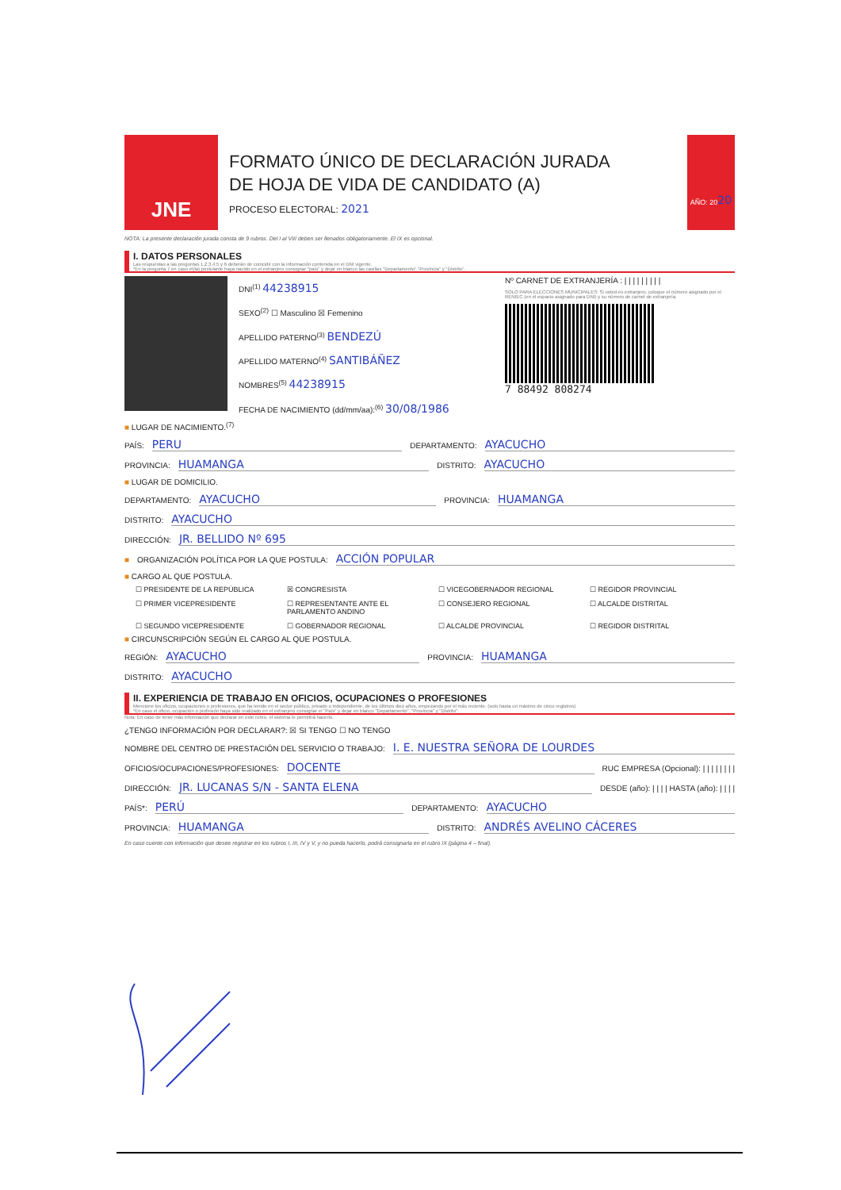JNE
FORMATO ÚNICO DE DECLARACIÓN JURADA
DE HOJA DE VIDA DE CANDIDATO (A)
PROCESO ELECTORAL: 2021
AÑO: 20 20
NOTA: La presente declaración jurada consta de 9 rubros. Del I al VIII deben ser llenados obligatoriamente. El IX es opcional.
I. DATOS PERSONALES
Las respuestas a las preguntas 1,2,3,4,5 y 6 deberán de coincidir con la información contenida en el DNI vigente.
*En la pregunta 7 en caso el(la) postulante haya nacido en el extranjero consignar "país" y dejar en blanco las casillas "Departamento" "Provincia" y "Distrito".
DNI<sup>(1)</sup> 44238915
SEXO<sup>(2)</sup> ☐ Masculino ☒ Femenino
APELLIDO PATERNO<sup>(3)</sup> BENDEZÚ
APELLIDO MATERNO<sup>(4)</sup> SANTIBÁÑEZ
NOMBRES<sup>(5)</sup> 44238915
FECHA DE NACIMIENTO (dd/mm/aa):<sup>(6)</sup> 30/08/1986
Nº CARNET DE EXTRANJERÍA : | | | | | | | | |
SOLO PARA ELECCIONES MUNICIPALES: Si usted es extranjero, coloque el número asignado por el RENIEC (en el espacio asignado para DNI) y su número de carnet de extranjería.
7 88492 808274
■ LUGAR DE NACIMIENTO.<sup>(7)</sup>
PAÍS: PERU DEPARTAMENTO: AYACUCHO
PROVINCIA: HUAMANGA DISTRITO: AYACUCHO
■ LUGAR DE DOMICILIO.
DEPARTAMENTO: AYACUCHO PROVINCIA: HUAMANGA
DISTRITO: AYACUCHO
DIRECCIÓN: JR. BELLIDO Nº 695
■ ORGANIZACIÓN POLÍTICA POR LA QUE POSTULA: ACCIÓN POPULAR
■ CARGO AL QUE POSTULA.
☐ PRESIDENTE DE LA REPÚBLICA ☒ CONGRESISTA ☐ VICEGOBERNADOR REGIONAL ☐ REGIDOR PROVINCIAL ☐ PRIMER VICEPRESIDENTE ☐ REPRESENTANTE ANTE EL PARLAMENTO ANDINO ☐ CONSEJERO REGIONAL ☐ ALCALDE DISTRITAL ☐ SEGUNDO VICEPRESIDENTE ☐ GOBERNADOR REGIONAL ☐ ALCALDE PROVINCIAL ☐ REGIDOR DISTRITAL
■ CIRCUNSCRIPCIÓN SEGÚN EL CARGO AL QUE POSTULA.
REGIÓN: AYACUCHO PROVINCIA: HUAMANGA
DISTRITO: AYACUCHO
II. EXPERIENCIA DE TRABAJO EN OFICIOS, OCUPACIONES O PROFESIONES
Mencione los oficios, ocupaciones o profesiones, que ha tenido en el sector público, privado o independiente, de los últimos diez años, empezando por el más reciente. (solo hasta un máximo de cinco registros)
*En caso el oficio, ocupación o profesión haya sido realizado en el extranjero consignar el "País" y dejar en blanco "Departamento", "Provincia" y "Distrito".
Nota: En caso de tener más información que declarar en este rubro, el sistema le permitirá hacerlo.
¿TENGO INFORMACIÓN POR DECLARAR?: ☒ SI TENGO ☐ NO TENGO
NOMBRE DEL CENTRO DE PRESTACIÓN DEL SERVICIO O TRABAJO: I. E. NUESTRA SEÑORA DE LOURDES
OFICIOS/OCUPACIONES/PROFESIONES: DOCENTE RUC EMPRESA (Opcional): | | | | | | | |
DIRECCIÓN: JR. LUCANAS S/N - SANTA ELENA DESDE (año): | | | | HASTA (año): | | | |
PAÍS*: PERÚ DEPARTAMENTO: AYACUCHO
PROVINCIA: HUAMANGA DISTRITO: ANDRÉS AVELINO CÁCERES
En caso cuente con información que desee registrar en los rubros I, III, IV y V, y no pueda hacerlo, podrá consignarla en el rubro IX (página 4 – final).